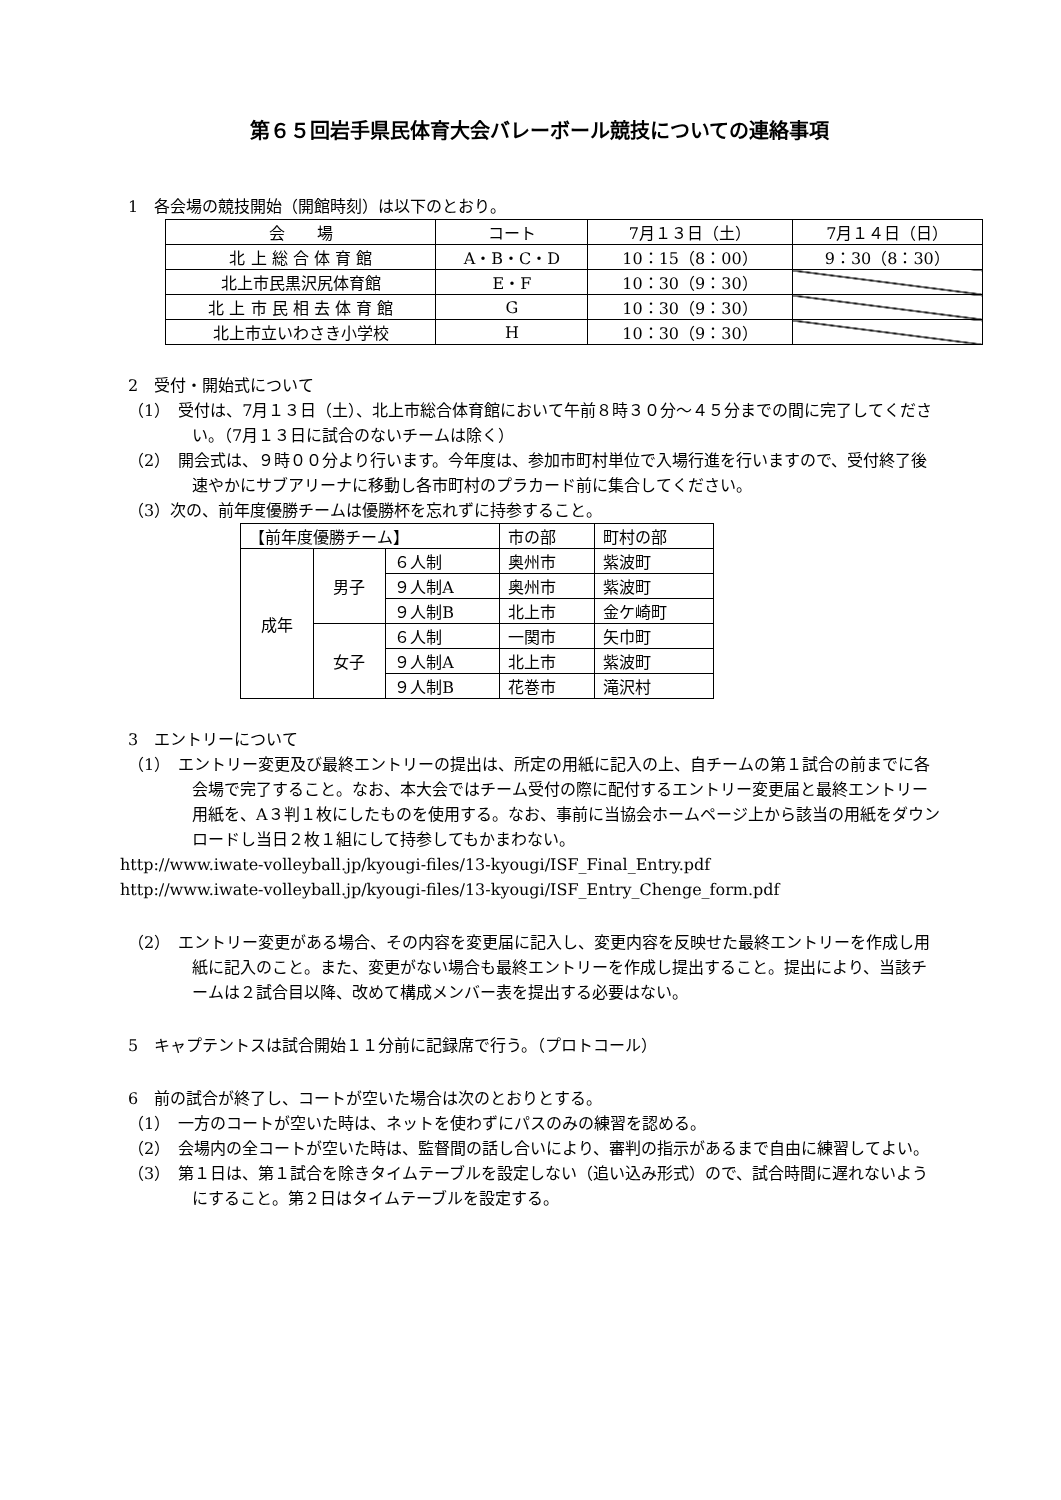第６５回岩手県民体育大会バレーボール競技についての連絡事項
1　各会場の競技開始（開館時刻）は以下のとおり。
| 会 場 | コート | 7月１３日（土） | 7月１４日（日） |
| --- | --- | --- | --- |
| 北 上 総 合 体 育 館 | A・B・C・D | 10：15（8：00） | 9：30（8：30） |
| 北上市民黒沢尻体育館 | E・F | 10：30（9：30） | |
| 北 上 市 民 相 去 体 育 館 | G | 10：30（9：30） | |
| 北上市立いわさき小学校 | H | 10：30（9：30） | |
2　受付・開始式について
（1）　受付は、7月１３日（土）、北上市総合体育館において午前８時３０分～４５分までの間に完了してください。（7月１３日に試合のないチームは除く）
（2）　開会式は、９時００分より行います。今年度は、参加市町村単位で入場行進を行いますので、受付終了後速やかにサブアリーナに移動し各市町村のプラカード前に集合してください。
（3）次の、前年度優勝チームは優勝杯を忘れずに持参すること。
| 【前年度優勝チーム】 | | | 市の部 | 町村の部 |
| 成年 | 男子 | ６人制 | 奥州市 | 紫波町 |
| | | ９人制A | 奥州市 | 紫波町 |
| | | ９人制B | 北上市 | 金ケ崎町 |
| | 女子 | ６人制 | 一関市 | 矢巾町 |
| | | ９人制A | 北上市 | 紫波町 |
| | | ９人制B | 花巻市 | 滝沢村 |
3　エントリーについて
（1）　エントリー変更及び最終エントリーの提出は、所定の用紙に記入の上、自チームの第１試合の前までに各会場で完了すること。なお、本大会ではチーム受付の際に配付するエントリー変更届と最終エントリー用紙を、A３判１枚にしたものを使用する。なお、事前に当協会ホームページ上から該当の用紙をダウンロードし当日２枚１組にして持参してもかまわない。
http://www.iwate-volleyball.jp/kyougi-files/13-kyougi/ISF_Final_Entry.pdf
http://www.iwate-volleyball.jp/kyougi-files/13-kyougi/ISF_Entry_Chenge_form.pdf
（2）　エントリー変更がある場合、その内容を変更届に記入し、変更内容を反映せた最終エントリーを作成し用紙に記入のこと。また、変更がない場合も最終エントリーを作成し提出すること。提出により、当該チームは２試合目以降、改めて構成メンバー表を提出する必要はない。
5　キャプテントスは試合開始１１分前に記録席で行う。（プロトコール）
6　前の試合が終了し、コートが空いた場合は次のとおりとする。
（1）　一方のコートが空いた時は、ネットを使わずにパスのみの練習を認める。
（2）　会場内の全コートが空いた時は、監督間の話し合いにより、審判の指示があるまで自由に練習してよい。
（3）　第１日は、第１試合を除きタイムテーブルを設定しない（追い込み形式）ので、試合時間に遅れないようにすること。第２日はタイムテーブルを設定する。